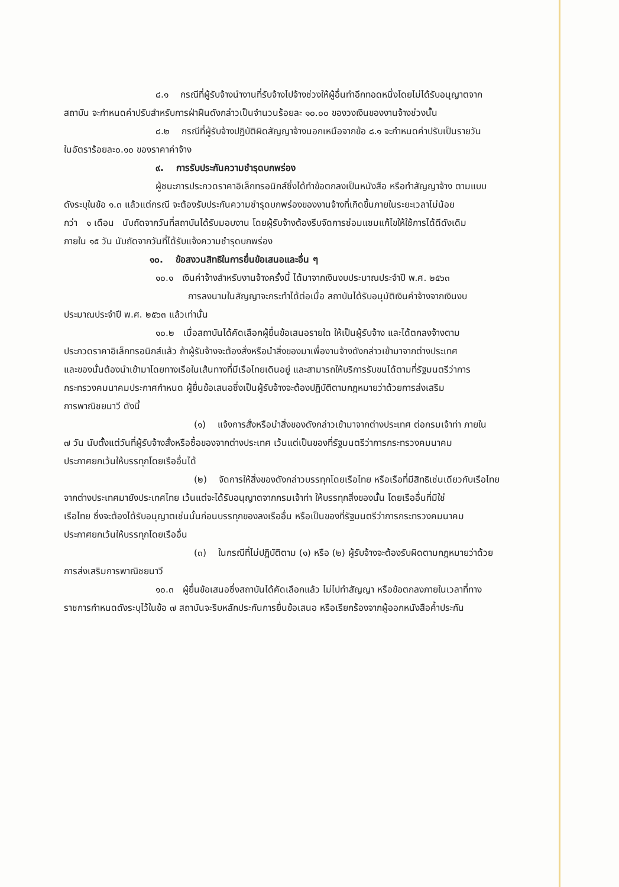๘.๑ กรณีที่ผู้รับจ้างนำงานที่รับจ้างไปจ้างช่วงให้ผู้อื่นทำอีกทอดหนึ่งโดยไม่ได้รับอนุญาตจาก
สถาบัน จะกำหนดค่าปรับสำหรับการฝ่าฝืนดังกล่าวเป็นจำนวนร้อยละ ๑๐.๐๐ ของวงเงินของงานจ้างช่วงนั้น
๘.๒ กรณีที่ผู้รับจ้างปฏิบัติผิดสัญญาจ้างนอกเหนือจากข้อ ๘.๑ จะกำหนดค่าปรับเป็นรายวัน
ในอัตราร้อยละ๐.๑๐ ของราคาค่าจ้าง
๙. การรับประกันความชำรุดบกพร่อง
ผู้ชนะการประกวดราคาอิเล็กทรอนิกส์ซึ่งได้ทำข้อตกลงเป็นหนังสือ หรือทำสัญญาจ้าง ตามแบบ
ดังระบุในข้อ ๑.๓ แล้วแต่กรณี จะต้องรับประกันความชำรุดบกพร่องของงานจ้างที่เกิดขึ้นภายในระยะเวลาไม่น้อย
กว่า ๑ เดือน นับถัดจากวันที่สถาบันได้รับมอบงาน โดยผู้รับจ้างต้องรีบจัดการซ่อมแซมแก้ไขให้ใช้การได้ดีดังเดิม
ภายใน ๑๕ วัน นับถัดจากวันที่ได้รับแจ้งความชำรุดบกพร่อง
๑๐. ข้อสงวนสิทธิในการยื่นข้อเสนอและอื่น ๆ
๑๐.๑ เงินค่าจ้างสำหรับงานจ้างครั้งนี้ ได้มาจากเงินงบประมาณประจำปี พ.ศ. ๒๕๖๓
การลงนามในสัญญาจะกระทำได้ต่อเมื่อ สถาบันได้รับอนุมัติเงินค่าจ้างจากเงินงบ
ประมาณประจำปี พ.ศ. ๒๕๖๓ แล้วเท่านั้น
๑๐.๒ เมื่อสถาบันได้คัดเลือกผู้ยื่นข้อเสนอรายใด ให้เป็นผู้รับจ้าง และได้ตกลงจ้างตาม
ประกวดราคาอิเล็กทรอนิกส์แล้ว ถ้าผู้รับจ้างจะต้องสั่งหรือนำสิ่งของมาเพื่องานจ้างดังกล่าวเข้ามาจากต่างประเทศ
และของนั้นต้องนำเข้ามาโดยทางเรือในเส้นทางที่มีเรือไทยเดินอยู่ และสามารถให้บริการรับขนได้ตามที่รัฐมนตรีว่าการ
กระทรวงคมนาคมประกาศกำหนด ผู้ยื่นข้อเสนอซึ่งเป็นผู้รับจ้างจะต้องปฏิบัติตามกฎหมายว่าด้วยการส่งเสริม
การพาณิชยนาวี ดังนี้
(๑) แจ้งการสั่งหรือนำสิ่งของดังกล่าวเข้ามาจากต่างประเทศ ต่อกรมเจ้าท่า ภายใน
๗ วัน นับตั้งแต่วันที่ผู้รับจ้างสั่งหรือซื้อของจากต่างประเทศ เว้นแต่เป็นของที่รัฐมนตรีว่าการกระทรวงคมนาคม
ประกาศยกเว้นให้บรรทุกโดยเรืออื่นได้
(๒) จัดการให้สิ่งของดังกล่าวบรรทุกโดยเรือไทย หรือเรือที่มีสิทธิเช่นเดียวกับเรือไทย
จากต่างประเทศมายังประเทศไทย เว้นแต่จะได้รับอนุญาตจากกรมเจ้าท่า ให้บรรทุกสิ่งของนั้น โดยเรืออื่นที่มิใช่
เรือไทย ซึ่งจะต้องได้รับอนุญาตเช่นนั้นก่อนบรรทุกของลงเรืออื่น หรือเป็นของที่รัฐมนตรีว่าการกระทรวงคมนาคม
ประกาศยกเว้นให้บรรทุกโดยเรืออื่น
(๓) ในกรณีที่ไม่ปฏิบัติตาม (๑) หรือ (๒) ผู้รับจ้างจะต้องรับผิดตามกฎหมายว่าด้วย
การส่งเสริมการพาณิชยนาวี
๑๐.๓ ผู้ยื่นข้อเสนอซึ่งสถาบันได้คัดเลือกแล้ว ไม่ไปทำสัญญา หรือข้อตกลงภายในเวลาที่ทาง
ราชการกำหนดดังระบุไว้ในข้อ ๗ สถาบันจะริบหลักประกันการยื่นข้อเสนอ หรือเรียกร้องจากผู้ออกหนังสือค้ำประกัน